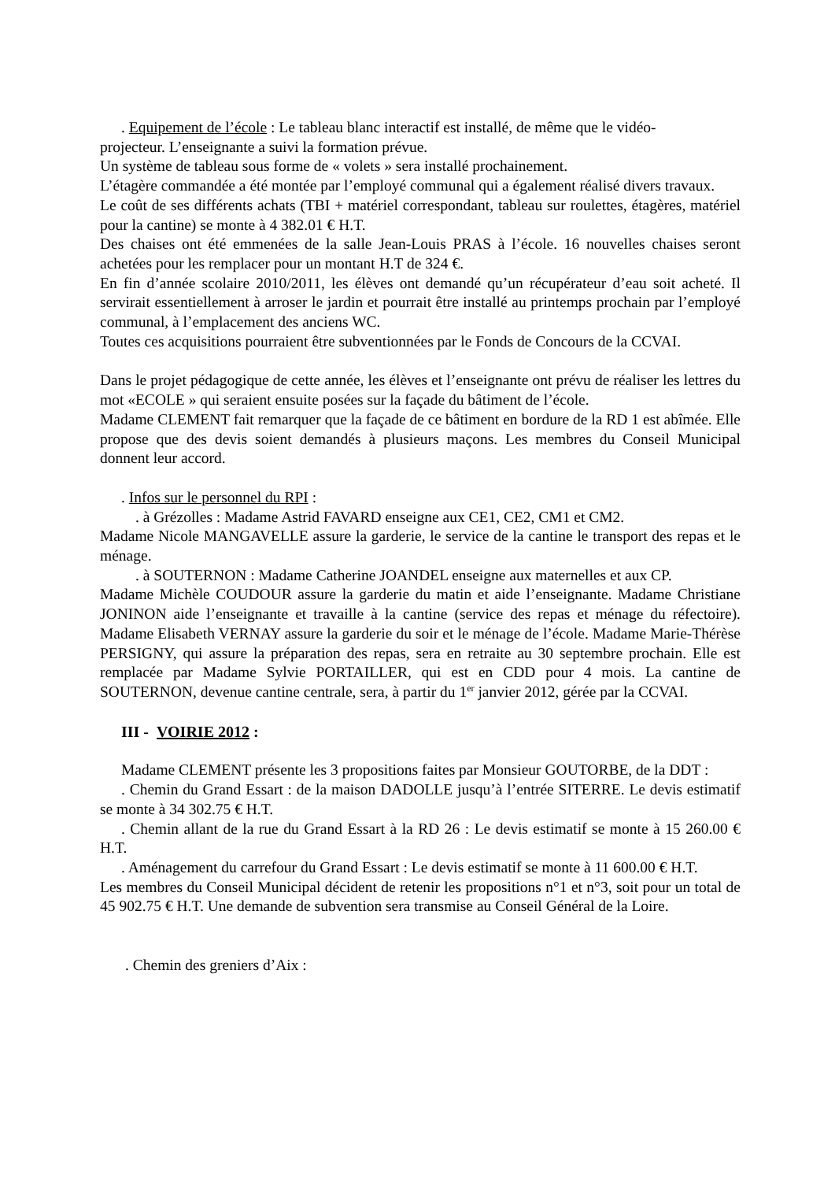. Equipement de l’école : Le tableau blanc interactif est installé, de même que le vidéo-
projecteur. L’enseignante a suivi la formation prévue.
Un système de tableau sous forme de « volets » sera installé prochainement.
L’étagère commandée a été montée par l’employé communal qui a également réalisé divers travaux.
Le coût de ses différents achats (TBI + matériel correspondant, tableau sur roulettes, étagères, matériel pour la cantine) se monte à 4 382.01 € H.T.
Des chaises ont été emmenées de la salle Jean-Louis PRAS à l’école. 16 nouvelles chaises seront achetées pour les remplacer pour un montant H.T de 324 €.
En fin d’année scolaire 2010/2011, les élèves ont demandé qu’un récupérateur d’eau soit acheté. Il servirait essentiellement à arroser le jardin et pourrait être installé au printemps prochain par l’employé communal, à l’emplacement des anciens WC.
Toutes ces acquisitions pourraient être subventionnées par le Fonds de Concours de la CCVAI.
Dans le projet pédagogique de cette année, les élèves et l’enseignante ont prévu de réaliser les lettres du mot «ECOLE » qui seraient ensuite posées sur la façade du bâtiment de l’école.
Madame CLEMENT fait remarquer que la façade de ce bâtiment en bordure de la RD 1 est abîmée. Elle propose que des devis soient demandés à plusieurs maçons. Les membres du Conseil Municipal donnent leur accord.
. Infos sur le personnel du RPI :
. à Grézolles : Madame Astrid FAVARD enseigne aux CE1, CE2, CM1 et CM2.
Madame Nicole MANGAVELLE assure la garderie, le service de la cantine le transport des repas et le ménage.
. à SOUTERNON : Madame Catherine JOANDEL enseigne aux maternelles et aux CP.
Madame Michèle COUDOUR assure la garderie du matin et aide l’enseignante. Madame Christiane JONINON aide l’enseignante et travaille à la cantine (service des repas et ménage du réfectoire). Madame Elisabeth VERNAY assure la garderie du soir et le ménage de l’école. Madame Marie-Thérèse PERSIGNY, qui assure la préparation des repas, sera en retraite au 30 septembre prochain. Elle est remplacée par Madame Sylvie PORTAILLER, qui est en CDD pour 4 mois. La cantine de SOUTERNON, devenue cantine centrale, sera, à partir du 1<sup>er</sup> janvier 2012, gérée par la CCVAI.
III - VOIRIE 2012 :
Madame CLEMENT présente les 3 propositions faites par Monsieur GOUTORBE, de la DDT :
. Chemin du Grand Essart : de la maison DADOLLE jusqu’à l’entrée SITERRE. Le devis estimatif se monte à 34 302.75 € H.T.
. Chemin allant de la rue du Grand Essart à la RD 26 : Le devis estimatif se monte à 15 260.00 € H.T.
. Aménagement du carrefour du Grand Essart : Le devis estimatif se monte à 11 600.00 € H.T.
Les membres du Conseil Municipal décident de retenir les propositions n°1 et n°3, soit pour un total de 45 902.75 € H.T. Une demande de subvention sera transmise au Conseil Général de la Loire.
. Chemin des greniers d’Aix :